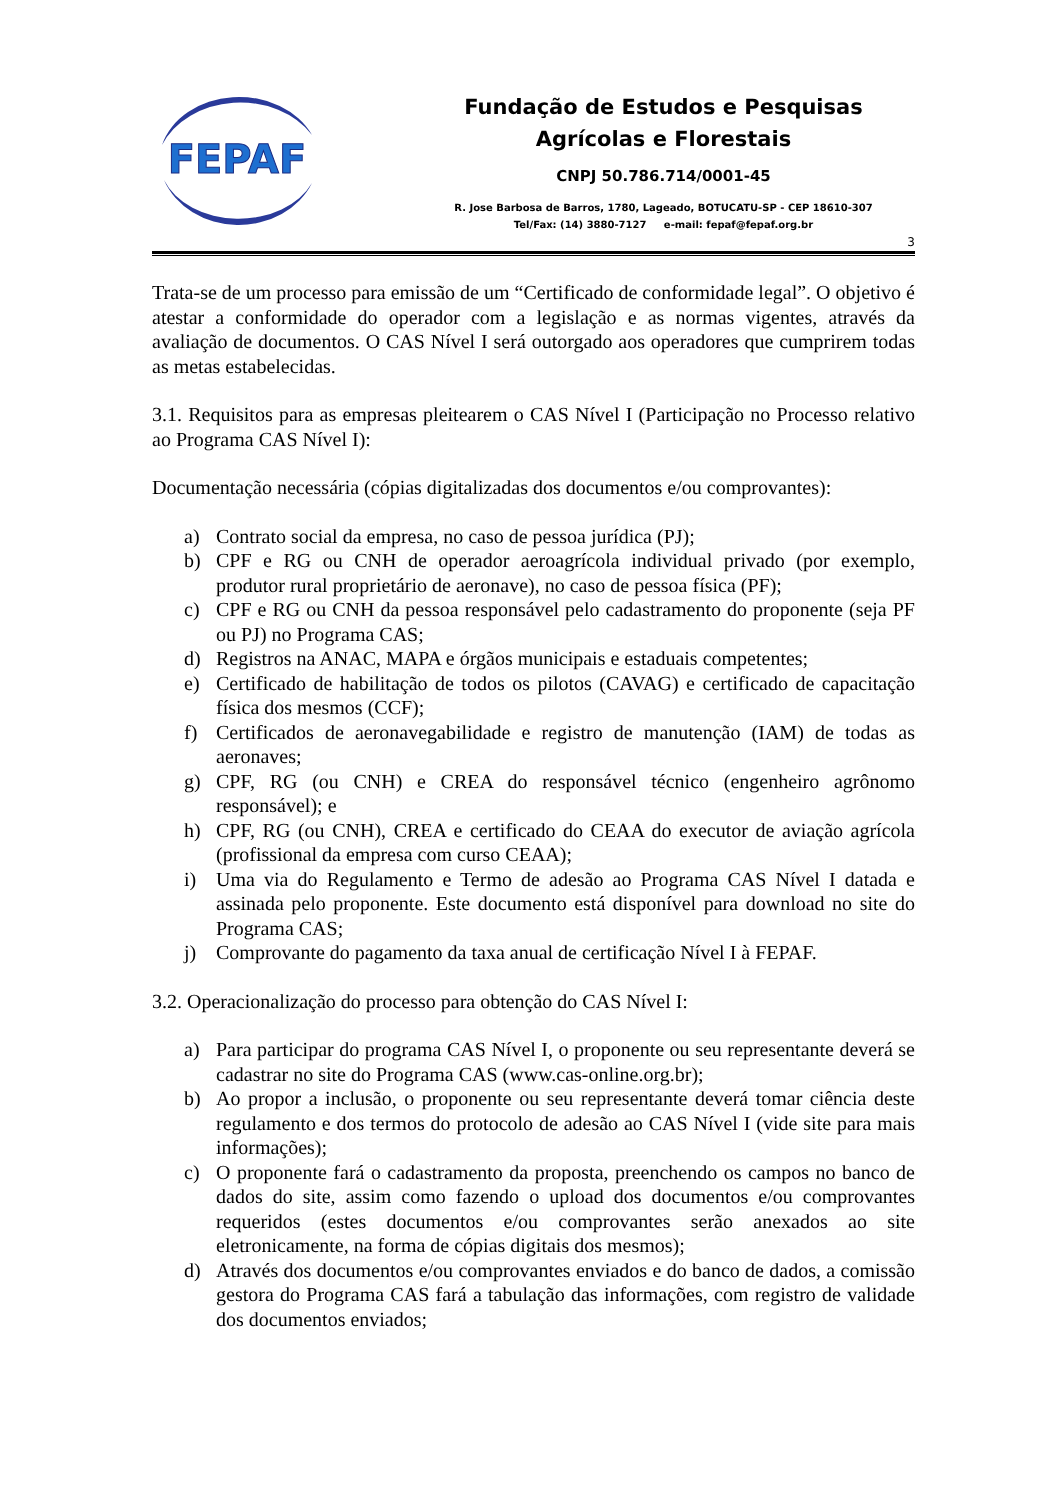FEPAF
Fundação de Estudos e Pesquisas
Agrícolas e Florestais
CNPJ 50.786.714/0001-45
R. Jose Barbosa de Barros, 1780, Lageado, BOTUCATU-SP - CEP 18610-307
Tel/Fax: (14) 3880-7127 e-mail: fepaf@fepaf.org.br
3
Trata-se de um processo para emissão de um “Certificado de conformidade legal”. O objetivo é atestar a conformidade do operador com a legislação e as normas vigentes, através da avaliação de documentos. O CAS Nível I será outorgado aos operadores que cumprirem todas as metas estabelecidas.
3.1. Requisitos para as empresas pleitearem o CAS Nível I (Participação no Processo relativo ao Programa CAS Nível I):
Documentação necessária (cópias digitalizadas dos documentos e/ou comprovantes):
a) Contrato social da empresa, no caso de pessoa jurídica (PJ);
b) CPF e RG ou CNH de operador aeroagrícola individual privado (por exemplo, produtor rural proprietário de aeronave), no caso de pessoa física (PF);
c) CPF e RG ou CNH da pessoa responsável pelo cadastramento do proponente (seja PF ou PJ) no Programa CAS;
d) Registros na ANAC, MAPA e órgãos municipais e estaduais competentes;
e) Certificado de habilitação de todos os pilotos (CAVAG) e certificado de capacitação física dos mesmos (CCF);
f) Certificados de aeronavegabilidade e registro de manutenção (IAM) de todas as aeronaves;
g) CPF, RG (ou CNH) e CREA do responsável técnico (engenheiro agrônomo responsável); e
h) CPF, RG (ou CNH), CREA e certificado do CEAA do executor de aviação agrícola (profissional da empresa com curso CEAA);
i) Uma via do Regulamento e Termo de adesão ao Programa CAS Nível I datada e assinada pelo proponente. Este documento está disponível para download no site do Programa CAS;
j) Comprovante do pagamento da taxa anual de certificação Nível I à FEPAF.
3.2. Operacionalização do processo para obtenção do CAS Nível I:
a) Para participar do programa CAS Nível I, o proponente ou seu representante deverá se cadastrar no site do Programa CAS (www.cas-online.org.br);
b) Ao propor a inclusão, o proponente ou seu representante deverá tomar ciência deste regulamento e dos termos do protocolo de adesão ao CAS Nível I (vide site para mais informações);
c) O proponente fará o cadastramento da proposta, preenchendo os campos no banco de dados do site, assim como fazendo o upload dos documentos e/ou comprovantes requeridos (estes documentos e/ou comprovantes serão anexados ao site eletronicamente, na forma de cópias digitais dos mesmos);
d) Através dos documentos e/ou comprovantes enviados e do banco de dados, a comissão gestora do Programa CAS fará a tabulação das informações, com registro de validade dos documentos enviados;